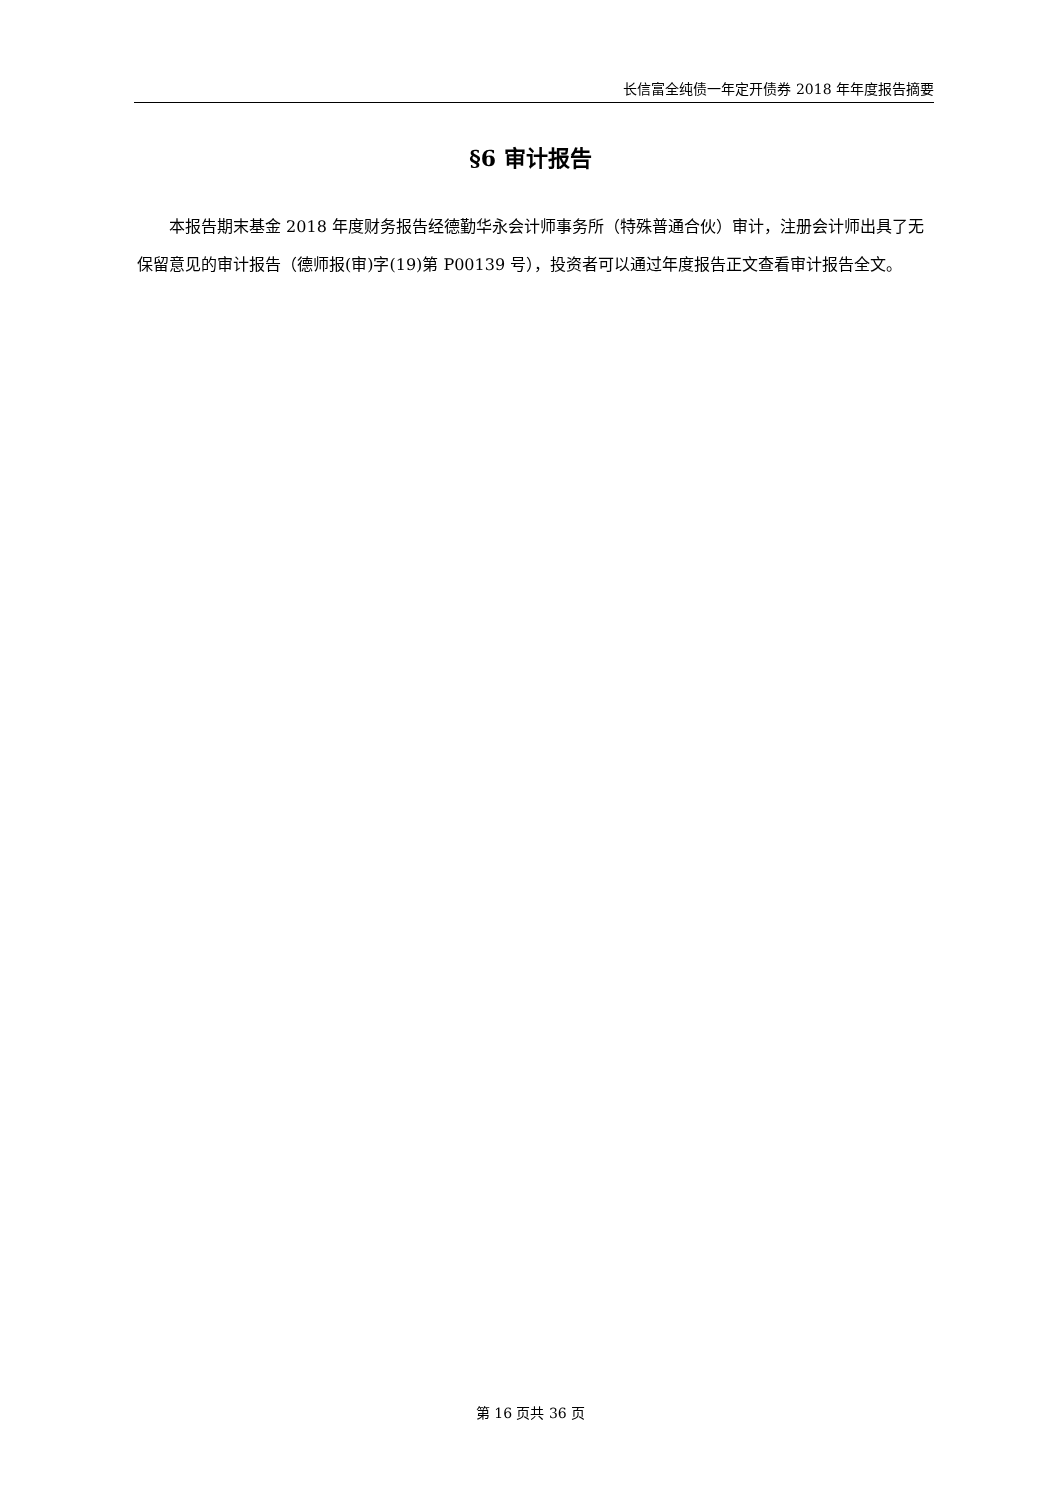长信富全纯债一年定开债券 2018 年年度报告摘要
§6 审计报告
本报告期末基金 2018 年度财务报告经德勤华永会计师事务所（特殊普通合伙）审计，注册会计师出具了无保留意见的审计报告（德师报(审)字(19)第 P00139 号），投资者可以通过年度报告正文查看审计报告全文。
第 16 页共 36 页